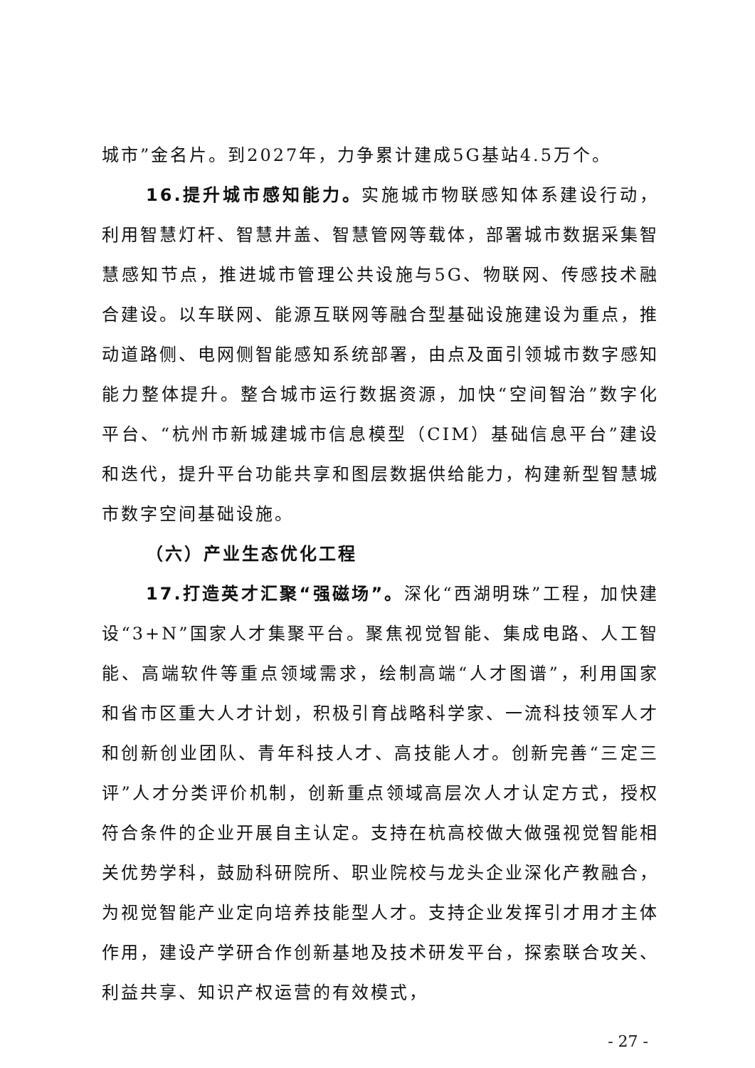城市”金名片。到2027年，力争累计建成5G基站4.5万个。
16.提升城市感知能力。实施城市物联感知体系建设行动，利用智慧灯杆、智慧井盖、智慧管网等载体，部署城市数据采集智慧感知节点，推进城市管理公共设施与5G、物联网、传感技术融合建设。以车联网、能源互联网等融合型基础设施建设为重点，推动道路侧、电网侧智能感知系统部署，由点及面引领城市数字感知能力整体提升。整合城市运行数据资源，加快“空间智治”数字化平台、“杭州市新城建城市信息模型（CIM）基础信息平台”建设和迭代，提升平台功能共享和图层数据供给能力，构建新型智慧城市数字空间基础设施。
（六）产业生态优化工程
17.打造英才汇聚“强磁场”。深化“西湖明珠”工程，加快建设“3+N”国家人才集聚平台。聚焦视觉智能、集成电路、人工智能、高端软件等重点领域需求，绘制高端“人才图谱”，利用国家和省市区重大人才计划，积极引育战略科学家、一流科技领军人才和创新创业团队、青年科技人才、高技能人才。创新完善“三定三评”人才分类评价机制，创新重点领域高层次人才认定方式，授权符合条件的企业开展自主认定。支持在杭高校做大做强视觉智能相关优势学科，鼓励科研院所、职业院校与龙头企业深化产教融合，为视觉智能产业定向培养技能型人才。支持企业发挥引才用才主体作用，建设产学研合作创新基地及技术研发平台，探索联合攻关、利益共享、知识产权运营的有效模式，
- 27 -